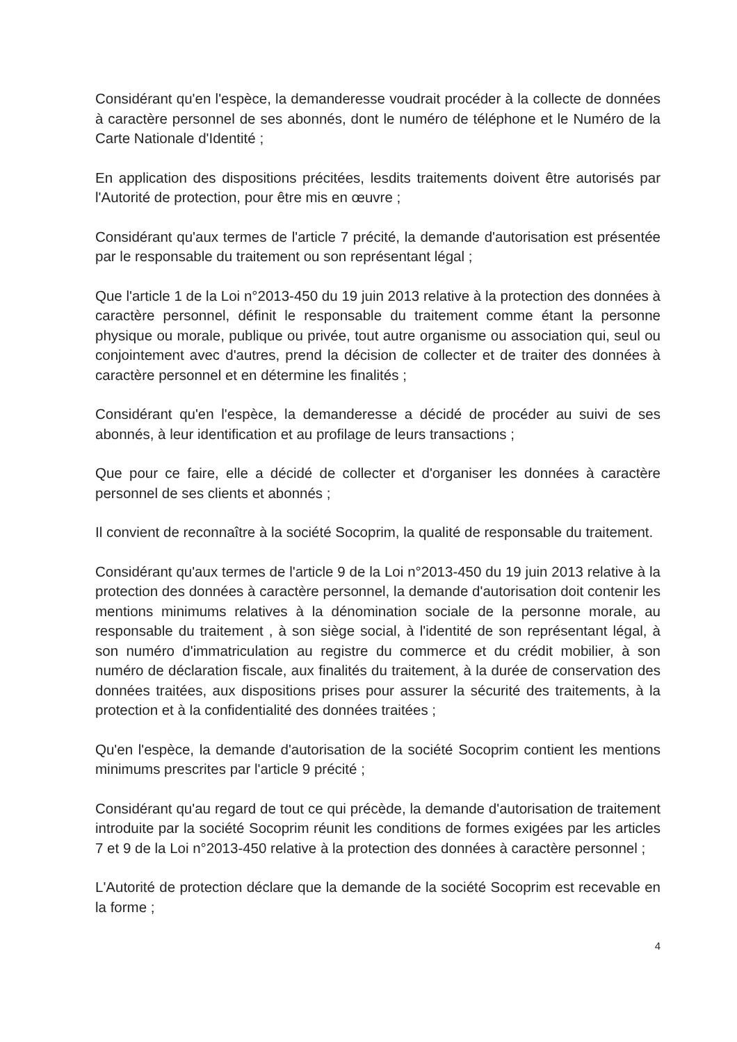Considérant qu'en l'espèce, la demanderesse voudrait procéder à la collecte de données à caractère personnel de ses abonnés, dont le numéro de téléphone et le Numéro de la Carte Nationale d'Identité ;
En application des dispositions précitées, lesdits traitements doivent être autorisés par l'Autorité de protection, pour être mis en œuvre ;
Considérant qu'aux termes de l'article 7 précité, la demande d'autorisation est présentée par le responsable du traitement ou son représentant légal ;
Que l'article 1 de la Loi n°2013-450 du 19 juin 2013 relative à la protection des données à caractère personnel, définit le responsable du traitement comme étant la personne physique ou morale, publique ou privée, tout autre organisme ou association qui, seul ou conjointement avec d'autres, prend la décision de collecter et de traiter des données à caractère personnel et en détermine les finalités ;
Considérant qu'en l'espèce, la demanderesse a décidé de procéder au suivi de ses abonnés, à leur identification et au profilage de leurs transactions ;
Que pour ce faire, elle a décidé de collecter et d'organiser les données à caractère personnel de ses clients et abonnés ;
Il convient de reconnaître à la société Socoprim, la qualité de responsable du traitement.
Considérant qu'aux termes de l'article 9 de la Loi n°2013-450 du 19 juin 2013 relative à la protection des données à caractère personnel, la demande d'autorisation doit contenir les mentions minimums relatives à la dénomination sociale de la personne morale, au responsable du traitement , à son siège social, à l'identité de son représentant légal, à son numéro d'immatriculation au registre du commerce et du crédit mobilier, à son numéro de déclaration fiscale, aux finalités du traitement, à la durée de conservation des données traitées, aux dispositions prises pour assurer la sécurité des traitements, à la protection et à la confidentialité des données traitées ;
Qu'en l'espèce, la demande d'autorisation de la société Socoprim contient les mentions minimums prescrites par l'article 9 précité ;
Considérant qu'au regard de tout ce qui précède, la demande d'autorisation de traitement introduite par la société Socoprim réunit les conditions de formes exigées par les articles 7 et 9 de la Loi n°2013-450 relative à la protection des données à caractère personnel ;
L'Autorité de protection déclare que la demande de la société Socoprim est recevable en la forme ;
4